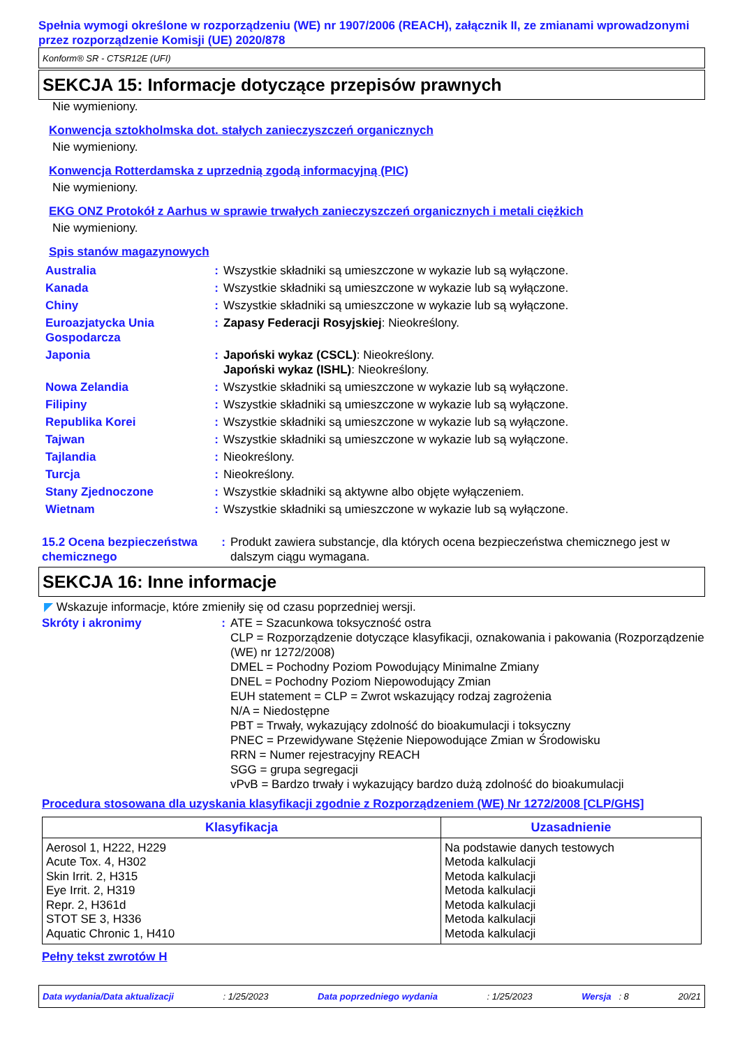Spełnia wymogi określone w rozporządzeniu (WE) nr 1907/2006 (REACH), załącznik II, ze zmianami wprowadzonymi przez rozporządzenie Komisji (UE) 2020/878
Konform® SR - CTSR12E (UFI)
SEKCJA 15: Informacje dotyczące przepisów prawnych
Nie wymieniony.
Konwencja sztokholmska dot. stałych zanieczyszczeń organicznych
Nie wymieniony.
Konwencja Rotterdamska z uprzednią zgodą informacyjną (PIC)
Nie wymieniony.
EKG ONZ Protokół z Aarhus w sprawie trwałych zanieczyszczeń organicznych i metali ciężkich
Nie wymieniony.
Spis stanów magazynowych
| Australia | : | Wszystkie składniki są umieszczone w wykazie lub są wyłączone. |
| Kanada | : | Wszystkie składniki są umieszczone w wykazie lub są wyłączone. |
| Chiny | : | Wszystkie składniki są umieszczone w wykazie lub są wyłączone. |
| Euroazjatycka Unia Gospodarcza | : | Zapasy Federacji Rosyjskiej : Nieokreślony. |
| Japonia | : | Japoński wykaz (CSCL) : Nieokreślony. Japoński wykaz (ISHL) : Nieokreślony. |
| Nowa Zelandia | : | Wszystkie składniki są umieszczone w wykazie lub są wyłączone. |
| Filipiny | : | Wszystkie składniki są umieszczone w wykazie lub są wyłączone. |
| Republika Korei | : | Wszystkie składniki są umieszczone w wykazie lub są wyłączone. |
| Tajwan | : | Wszystkie składniki są umieszczone w wykazie lub są wyłączone. |
| Tajlandia | : | Nieokreślony. |
| Turcja | : | Nieokreślony. |
| Stany Zjednoczone | : | Wszystkie składniki są aktywne albo objęte wyłączeniem. |
| Wietnam | : | Wszystkie składniki są umieszczone w wykazie lub są wyłączone. |
| 15.2 Ocena bezpieczeństwa chemicznego | : | Produkt zawiera substancje, dla których ocena bezpieczeństwa chemicznego jest w dalszym ciągu wymagana. |
SEKCJA 16: Inne informacje
◤ Wskazuje informacje, które zmieniły się od czasu poprzedniej wersji.
| Skróty i akronimy | : | ATE = Szacunkowa toksyczność ostra CLP = Rozporządzenie dotyczące klasyfikacji, oznakowania i pakowania (Rozporządzenie (WE) nr 1272/2008) DMEL = Pochodny Poziom Powodujący Minimalne Zmiany DNEL = Pochodny Poziom Niepowodujący Zmian EUH statement = CLP = Zwrot wskazujący rodzaj zagrożenia N/A = Niedostępne PBT = Trwały, wykazujący zdolność do bioakumulacji i toksyczny PNEC = Przewidywane Stężenie Niepowodujące Zmian w Środowisku RRN = Numer rejestracyjny REACH SGG = grupa segregacji vPvB = Bardzo trwały i wykazujący bardzo dużą zdolność do bioakumulacji |
Procedura stosowana dla uzyskania klasyfikacji zgodnie z Rozporządzeniem (WE) Nr 1272/2008 [CLP/GHS]
| Klasyfikacja | Uzasadnienie |
| --- | --- |
| Aerosol 1, H222, H229 Acute Tox. 4, H302 Skin Irrit. 2, H315 Eye Irrit. 2, H319 Repr. 2, H361d STOT SE 3, H336 Aquatic Chronic 1, H410 | Na podstawie danych testowych Metoda kalkulacji Metoda kalkulacji Metoda kalkulacji Metoda kalkulacji Metoda kalkulacji Metoda kalkulacji |
Pełny tekst zwrotów H
Data wydania/Data aktualizacji: 1/25/2023 Data poprzedniego wydania: 1/25/2023 Wersja : 8 20/21